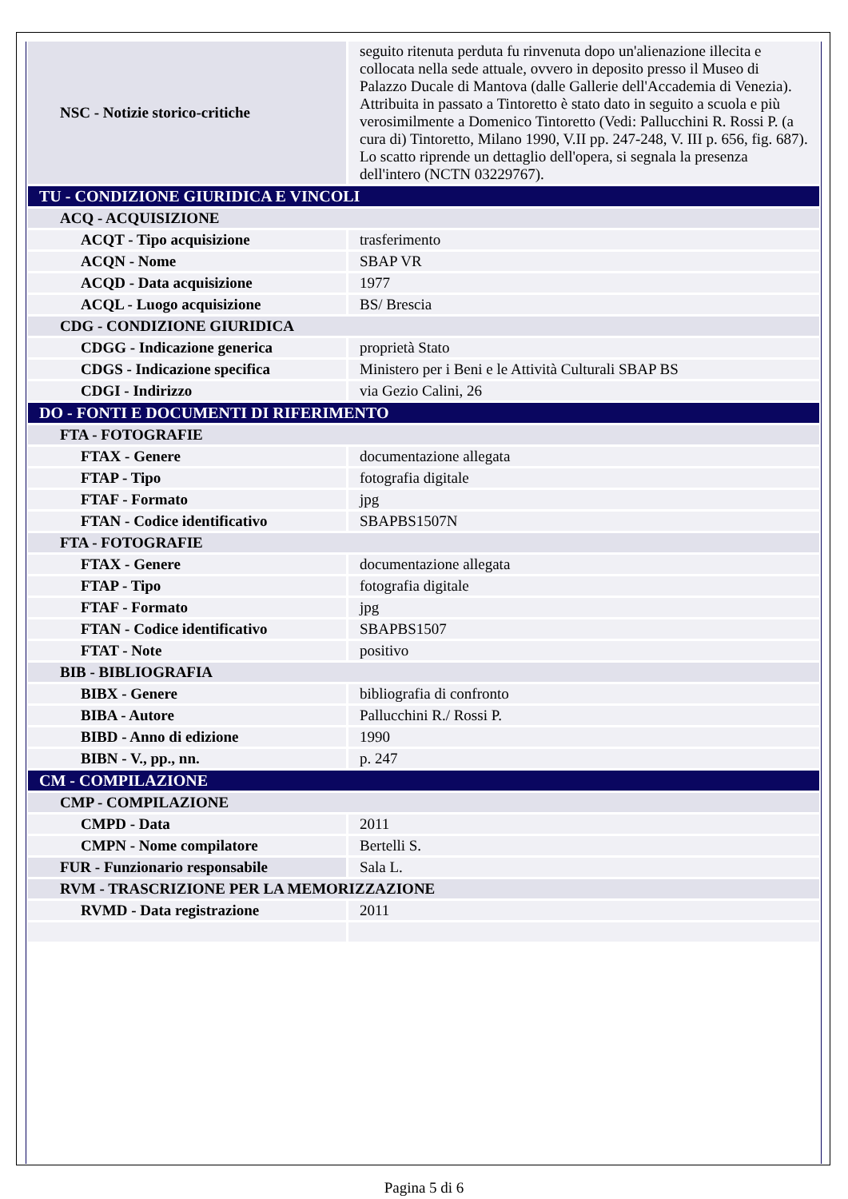| NSC - Notizie storico-critiche | seguito ritenuta perduta fu rinvenuta dopo un'alienazione illecita e collocata nella sede attuale, ovvero in deposito presso il Museo di Palazzo Ducale di Mantova (dalle Gallerie dell'Accademia di Venezia). Attribuita in passato a Tintoretto è stato dato in seguito a scuola e più verosimilmente a Domenico Tintoretto (Vedi: Pallucchini R. Rossi P. (a cura di) Tintoretto, Milano 1990, V.II pp. 247-248, V. III p. 656, fig. 687). Lo scatto riprende un dettaglio dell'opera, si segnala la presenza dell'intero (NCTN 03229767). |
| TU - CONDIZIONE GIURIDICA E VINCOLI | |
| ACQ - ACQUISIZIONE | |
| ACQT - Tipo acquisizione | trasferimento |
| ACQN - Nome | SBAP VR |
| ACQD - Data acquisizione | 1977 |
| ACQL - Luogo acquisizione | BS/ Brescia |
| CDG - CONDIZIONE GIURIDICA | |
| CDGG - Indicazione generica | proprietà Stato |
| CDGS - Indicazione specifica | Ministero per i Beni e le Attività Culturali SBAP BS |
| CDGI - Indirizzo | via Gezio Calini, 26 |
| DO - FONTI E DOCUMENTI DI RIFERIMENTO | |
| FTA - FOTOGRAFIE | |
| FTAX - Genere | documentazione allegata |
| FTAP - Tipo | fotografia digitale |
| FTAF - Formato | jpg |
| FTAN - Codice identificativo | SBAPBS1507N |
| FTA - FOTOGRAFIE | |
| FTAX - Genere | documentazione allegata |
| FTAP - Tipo | fotografia digitale |
| FTAF - Formato | jpg |
| FTAN - Codice identificativo | SBAPBS1507 |
| FTAT - Note | positivo |
| BIB - BIBLIOGRAFIA | |
| BIBX - Genere | bibliografia di confronto |
| BIBA - Autore | Pallucchini R./ Rossi P. |
| BIBD - Anno di edizione | 1990 |
| BIBN - V., pp., nn. | p. 247 |
| CM - COMPILAZIONE | |
| CMP - COMPILAZIONE | |
| CMPD - Data | 2011 |
| CMPN - Nome compilatore | Bertelli S. |
| FUR - Funzionario responsabile | Sala L. |
| RVM - TRASCRIZIONE PER LA MEMORIZZAZIONE | |
| RVMD - Data registrazione | 2011 |
Pagina 5 di 6